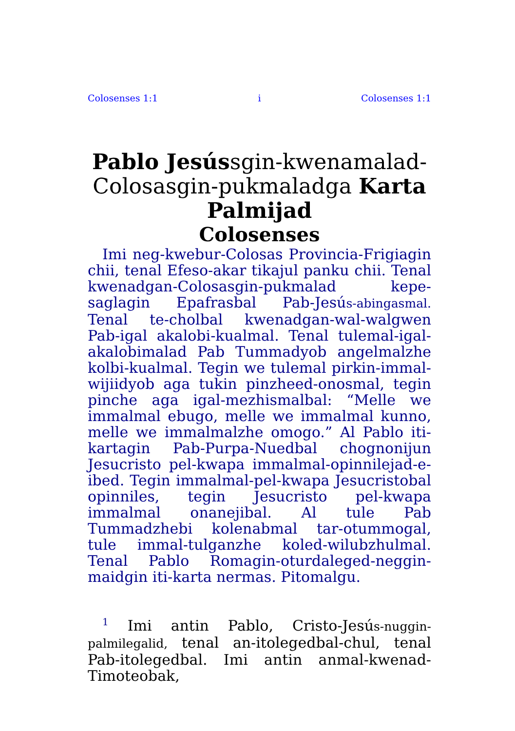Colosenses 1:1 i Colosenses 1:1
Pablo Jesússgin-kwenamalad-Colosasgin-pukmaladga Karta Palmijad
Colosenses
Imi neg-kwebur-Colosas Provincia-Frigiagin chii, tenal Efeso-akar tikajul panku chii. Tenal kwenadgan-Colosasgin-pukmalad kepe-saglagin Epafrasbal Pab-Jesús-abingasmal. Tenal te-cholbal kwenadgan-wal-walgwen Pab-igal akalobi-kualmal. Tenal tulemal-igal-akalobimalad Pab Tummadyob angelmalzhe kolbi-kualmal. Tegin we tulemal pirkin-immal-wijiidyob aga tukin pinzheed-onosmal, tegin pinche aga igal-mezhismalbal: “Melle we immalmal ebugo, melle we immalmal kunno, melle we immalmalzhe omogo.” Al Pablo iti-kartagin Pab-Purpa-Nuedbal chognonijun Jesucristo pel-kwapa immalmal-opinnilejad-e-ibed. Tegin immalmal-pel-kwapa Jesucristobal opinniles, tegin Jesucristo pel-kwapa immalmal onanejibal. Al tule Pab Tummadzhebi kolenabmal tar-otummogal, tule immal-tulganzhe koled-wilubzhulmal. Tenal Pablo Romagin-oturdaleged-neggin-maidgin iti-karta nermas. Pitomalgu.
<sup>1</sup> Imi antin Pablo, Cristo-Jesús-nuggin-palmilegalid, tenal an-itolegedbal-chul, tenal Pab-itolegedbal. Imi antin anmal-kwenad-Timoteobak,